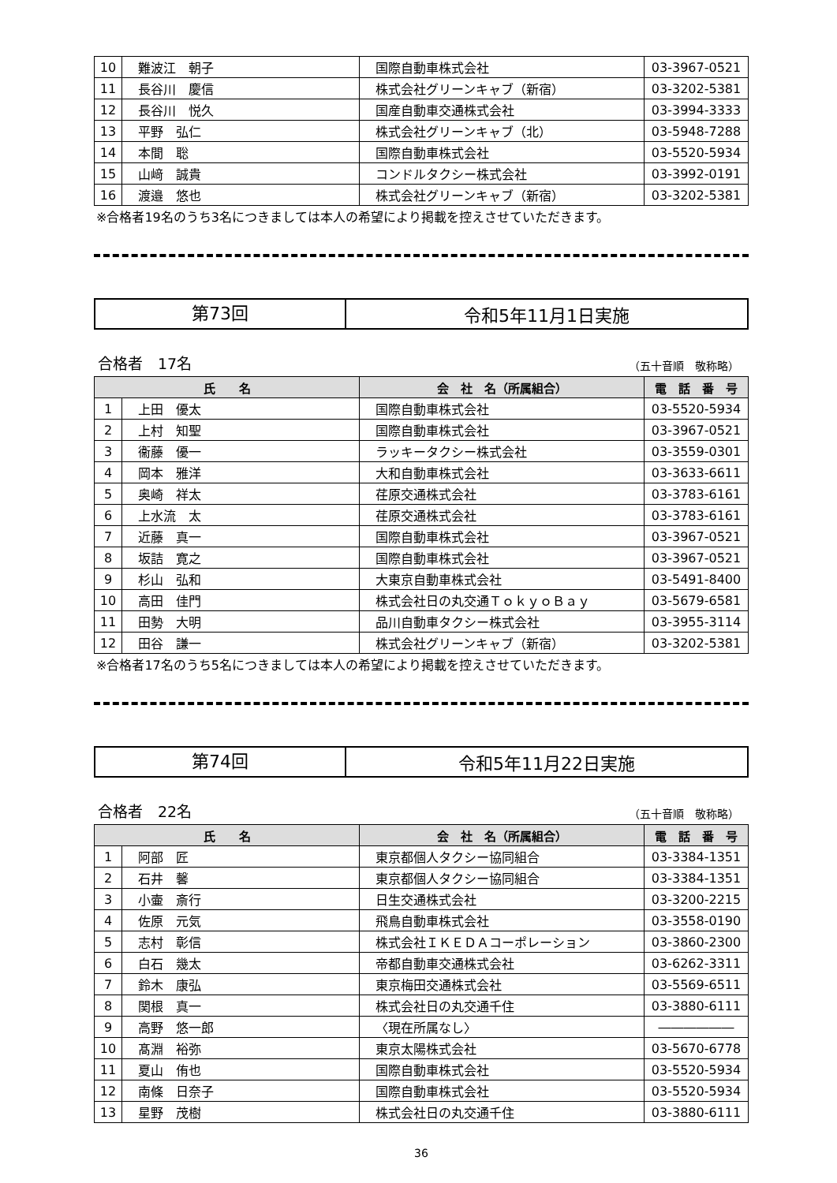| 10 | 難波江 朝子 | 国際自動車株式会社 | 03-3967-0521 |
| 11 | 長谷川 慶信 | 株式会社グリーンキャブ（新宿） | 03-3202-5381 |
| 12 | 長谷川 悦久 | 国産自動車交通株式会社 | 03-3994-3333 |
| 13 | 平野 弘仁 | 株式会社グリーンキャブ（北） | 03-5948-7288 |
| 14 | 本間 聡 | 国際自動車株式会社 | 03-5520-5934 |
| 15 | 山﨑 誠貴 | コンドルタクシー株式会社 | 03-3992-0191 |
| 16 | 渡邉 悠也 | 株式会社グリーンキャブ（新宿） | 03-3202-5381 |
※合格者19名のうち3名につきましては本人の希望により掲載を控えさせていただきます。
第73回
令和5年11月1日実施
合格者　17名 （五十音順　敬称略）
| 氏 名 | | 会 社 名（所属組合） | 電 話 番 号 |
| --- | --- | --- | --- |
| 1 | 上田 優太 | 国際自動車株式会社 | 03-5520-5934 |
| 2 | 上村 知聖 | 国際自動車株式会社 | 03-3967-0521 |
| 3 | 衞藤 優一 | ラッキータクシー株式会社 | 03-3559-0301 |
| 4 | 岡本 雅洋 | 大和自動車株式会社 | 03-3633-6611 |
| 5 | 奥崎 祥太 | 荏原交通株式会社 | 03-3783-6161 |
| 6 | 上水流 太 | 荏原交通株式会社 | 03-3783-6161 |
| 7 | 近藤 真一 | 国際自動車株式会社 | 03-3967-0521 |
| 8 | 坂詰 寛之 | 国際自動車株式会社 | 03-3967-0521 |
| 9 | 杉山 弘和 | 大東京自動車株式会社 | 03-5491-8400 |
| 10 | 高田 佳門 | 株式会社日の丸交通ＴｏｋｙｏＢａｙ | 03-5679-6581 |
| 11 | 田勢 大明 | 品川自動車タクシー株式会社 | 03-3955-3114 |
| 12 | 田谷 謙一 | 株式会社グリーンキャブ（新宿） | 03-3202-5381 |
※合格者17名のうち5名につきましては本人の希望により掲載を控えさせていただきます。
第74回
令和5年11月22日実施
合格者　22名 （五十音順　敬称略）
| 氏 名 | | 会 社 名（所属組合） | 電 話 番 号 |
| --- | --- | --- | --- |
| 1 | 阿部 匠 | 東京都個人タクシー協同組合 | 03-3384-1351 |
| 2 | 石井 馨 | 東京都個人タクシー協同組合 | 03-3384-1351 |
| 3 | 小壷 斎行 | 日生交通株式会社 | 03-3200-2215 |
| 4 | 佐原 元気 | 飛鳥自動車株式会社 | 03-3558-0190 |
| 5 | 志村 彰信 | 株式会社ＩＫＥＤＡコーポレーション | 03-3860-2300 |
| 6 | 白石 幾太 | 帝都自動車交通株式会社 | 03-6262-3311 |
| 7 | 鈴木 康弘 | 東京梅田交通株式会社 | 03-5569-6511 |
| 8 | 関根 真一 | 株式会社日の丸交通千住 | 03-3880-6111 |
| 9 | 高野 悠一郎 | 〈現在所属なし〉 | ―――――― |
| 10 | 髙淵 裕弥 | 東京太陽株式会社 | 03-5670-6778 |
| 11 | 夏山 侑也 | 国際自動車株式会社 | 03-5520-5934 |
| 12 | 南條 日奈子 | 国際自動車株式会社 | 03-5520-5934 |
| 13 | 星野 茂樹 | 株式会社日の丸交通千住 | 03-3880-6111 |
36